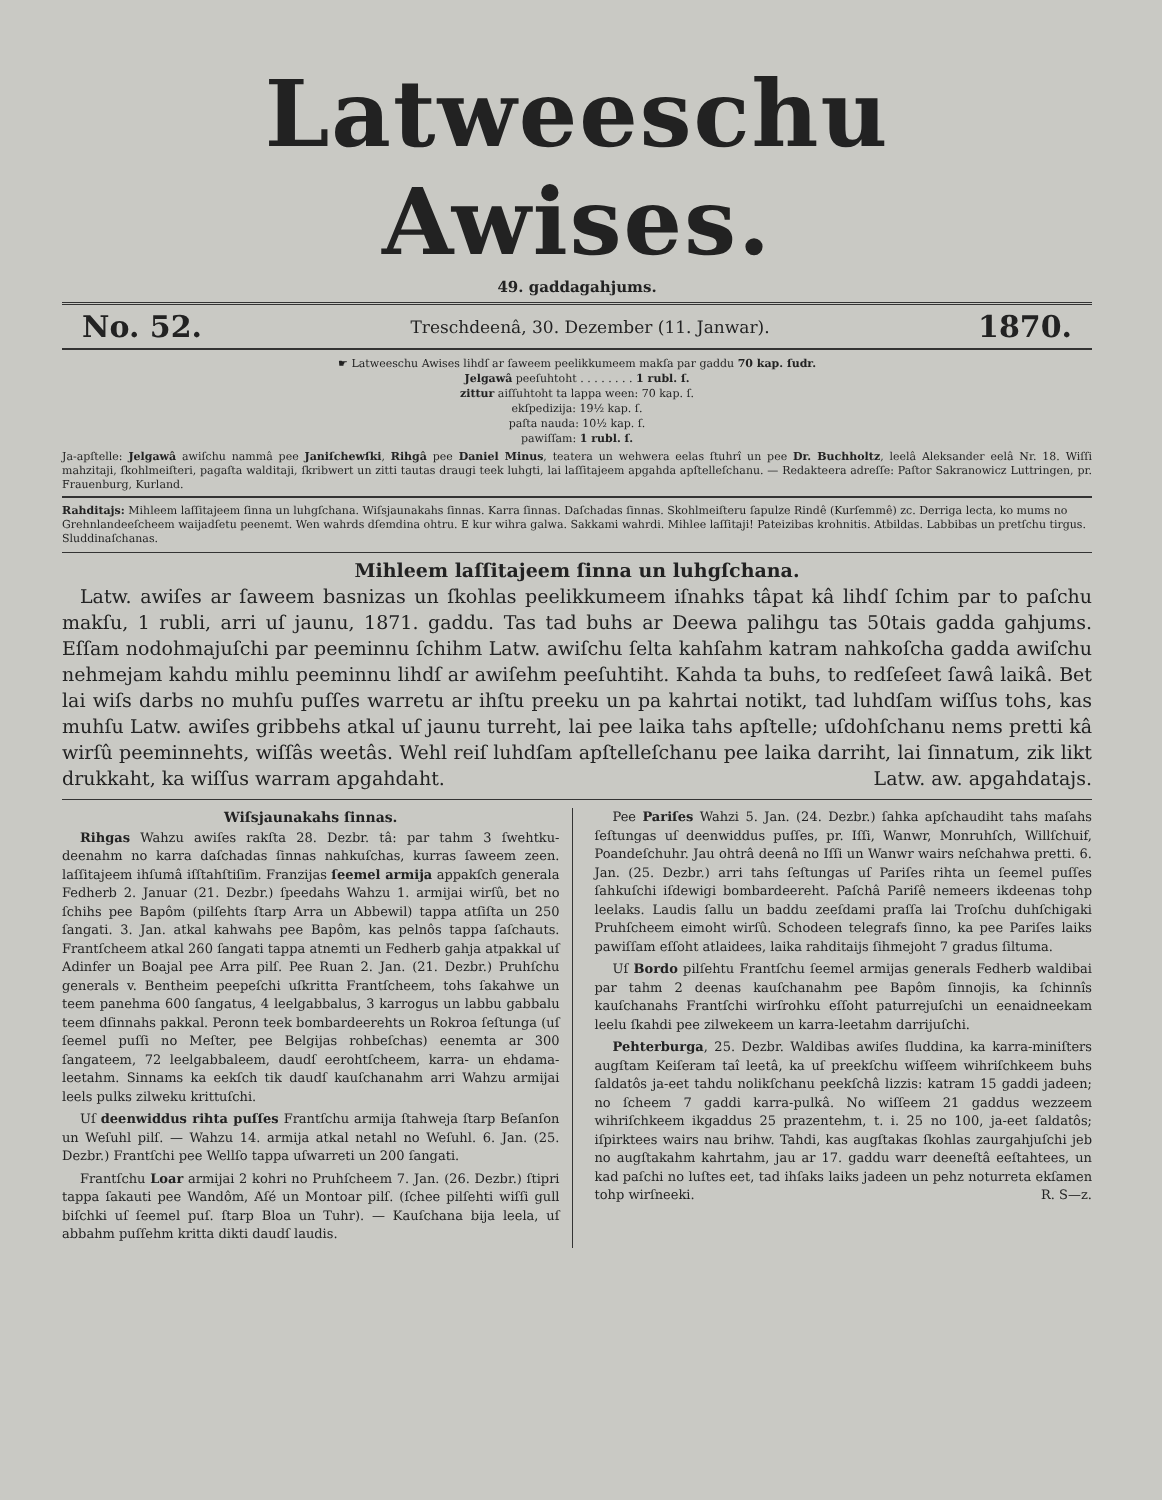Latweeschu Awises.
49. gaddagahjums.
No. 52. Treschdeenâ, 30. Dezember (11. Janwar). 1870.
☛ Latweeschu Awises lihdſ ar ſaweem peelikkumeem makſa par gaddu 70 kap. ſudr.
Jelgawâ peeſuhtoht . . . . . . . . 1 rubl. ſ.
zittur aiſſuhtoht ta lappa ween: 70 kap. ſ.
ekſpedizija: 19½ kap. ſ.
paſta nauda: 10½ kap. ſ.
pawiſſam: 1 rubl. ſ.
Ja-apſtelle: Jelgawâ awiſchu nammâ pee Janiſchewſki, Rihgâ pee Daniel Minus, teatera un wehwera eelas ſtuhrî un pee Dr. Buchholtz, leelâ Aleksander eelâ Nr. 18. Wiſſi mahzitaji, ſkohlmeiſteri, pagaſta walditaji, ſkribwert un zitti tautas draugi teek luhgti, lai laſſitajeem apgahda apſtelleſchanu. — Redakteera adreſſe: Paſtor Sakranowicz Luttringen, pr. Frauenburg, Kurland.
Rahditajs: Mihleem laſſitajeem ſinna un luhgſchana. Wiſsjaunakahs ſinnas. Karra ſinnas. Daſchadas ſinnas. Skohlmeiſteru ſapulze Rindê (Kurſemmê) zc. Derriga lecta, ko mums no Grehnlandeeſcheem waijadſetu peenemt. Wen wahrds dſemdina ohtru. E kur wihra galwa. Sakkami wahrdi. Mihlee laſſitaji! Pateizibas krohnitis. Atbildas. Labbibas un pretſchu tirgus. Sluddinaſchanas.
Mihleem laſſitajeem ſinna un luhgſchana.
Latw. awiſes ar ſaweem basnizas un ſkohlas peelikkumeem iſnahks tâpat kâ lihdſ ſchim par to paſchu makſu, 1 rubli, arri uſ jaunu, 1871. gaddu. Tas tad buhs ar Deewa palihgu tas 50tais gadda gahjums. Eſſam nodohmajuſchi par peeminnu ſchihm Latw. awiſchu ſelta kahſahm katram nahkoſcha gadda awiſchu nehmejam kahdu mihlu peeminnu lihdſ ar awiſehm peeſuhtiht. Kahda ta buhs, to redſeſeet ſawâ laikâ. Bet lai wiſs darbs no muhſu puſſes warretu ar ihſtu preeku un pa kahrtai notikt, tad luhdſam wiſſus tohs, kas muhſu Latw. awiſes gribbehs atkal uſ jaunu turreht, lai pee laika tahs apſtelle; uſdohſchanu nems pretti kâ wirſû peeminnehts, wiſſâs weetâs. Wehl reiſ luhdſam apſtelleſchanu pee laika darriht, lai ſinnatum, zik likt drukkaht, ka wiſſus warram apgahdaht. Latw. aw. apgahdatajs.
Wiſsjaunakahs ſinnas.
Rihgas Wahzu awiſes rakſta 28. Dezbr. tâ: par tahm 3 ſwehtku-deenahm no karra daſchadas ſinnas nahkuſchas, kurras ſaweem zeen. laſſitajeem ihſumâ iſſtahſtiſim. Franzijas ſeemel armija appakſch generala Fedherb 2. Januar (21. Dezbr.) ſpeedahs Wahzu 1. armijai wirſû, bet no ſchihs pee Bapôm (pilſehts ſtarp Arra un Abbewil) tappa atſiſta un 250 ſangati. 3. Jan. atkal kahwahs pee Bapôm, kas pelnôs tappa ſaſchauts. Frantſcheem atkal 260 ſangati tappa atnemti un Fedherb gahja atpakkal uſ Adinfer un Boajal pee Arra pilſ. Pee Ruan 2. Jan. (21. Dezbr.) Pruhſchu generals v. Bentheim peepeſchi uſkritta Frantſcheem, tohs ſakahwe un teem panehma 600 ſangatus, 4 leelgabbalus, 3 karrogus un labbu gabbalu teem dſinnahs pakkal. Peronn teek bombardeerehts un Rokroa ſeſtunga (uſ ſeemel puſſi no Meſter, pee Belgijas rohbeſchas) eenemta ar 300 ſangateem, 72 leelgabbaleem, daudſ eerohtſcheem, karra- un ehdama-leetahm. Sinnams ka eekſch tik daudſ kauſchanahm arri Wahzu armijai leels pulks zilweku krittuſchi.
Uſ deenwiddus rihta puſſes Frantſchu armija ſtahweja ſtarp Beſanſon un Weſuhl pilſ. — Wahzu 14. armija atkal netahl no Weſuhl. 6. Jan. (25. Dezbr.) Frantſchi pee Wellſo tappa uſwarreti un 200 ſangati.
Frantſchu Loar armijai 2 kohri no Pruhſcheem 7. Jan. (26. Dezbr.) ſtipri tappa ſakauti pee Wandôm, Aſé un Montoar pilſ. (ſchee pilſehti wiſſi gull biſchki uſ ſeemel puſ. ſtarp Bloa un Tuhr). — Kauſchana bija leela, uſ abbahm puſſehm kritta dikti daudſ laudis.
Pee Pariſes Wahzi 5. Jan. (24. Dezbr.) ſahka apſchaudiht tahs maſahs ſeſtungas uſ deenwiddus puſſes, pr. Iſſi, Wanwr, Monruhſch, Willſchuif, Poandeſchuhr. Jau ohtrâ deenâ no Iſſi un Wanwr wairs neſchahwa pretti. 6. Jan. (25. Dezbr.) arri tahs ſeſtungas uſ Pariſes rihta un ſeemel puſſes ſahkuſchi iſdewigi bombardeereht. Paſchâ Pariſê nemeers ikdeenas tohp leelaks. Laudis ſallu un baddu zeeſdami praſſa lai Troſchu duhſchigaki Pruhſcheem eimoht wirſû. Schodeen telegrafs ſinno, ka pee Pariſes laiks pawiſſam eſſoht atlaidees, laika rahditaijs ſihmejoht 7 gradus ſiltuma.
Uſ Bordo pilſehtu Frantſchu ſeemel armijas generals Fedherb waldibai par tahm 2 deenas kauſchanahm pee Bapôm ſinnojis, ka ſchinnîs kauſchanahs Frantſchi wirſrohku eſſoht paturrejuſchi un eenaidneekam leelu ſkahdi pee zilwekeem un karra-leetahm darrijuſchi.
Pehterburga, 25. Dezbr. Waldibas awiſes ſluddina, ka karra-miniſters augſtam Keiſeram taî leetâ, ka uſ preekſchu wiſſeem wihriſchkeem buhs ſaldatôs ja-eet tahdu nolikſchanu peekſchâ lizzis: katram 15 gaddi jadeen; no ſcheem 7 gaddi karra-pulkâ. No wiſſeem 21 gaddus wezzeem wihriſchkeem ikgaddus 25 prazentehm, t. i. 25 no 100, ja-eet ſaldatôs; iſpirktees wairs nau brihw. Tahdi, kas augſtakas ſkohlas zaurgahjuſchi jeb no augſtakahm kahrtahm, jau ar 17. gaddu warr deeneſtâ eeſtahtees, un kad paſchi no luſtes eet, tad ihſaks laiks jadeen un pehz noturreta ekſamen tohp wirſneeki. R. S—z.